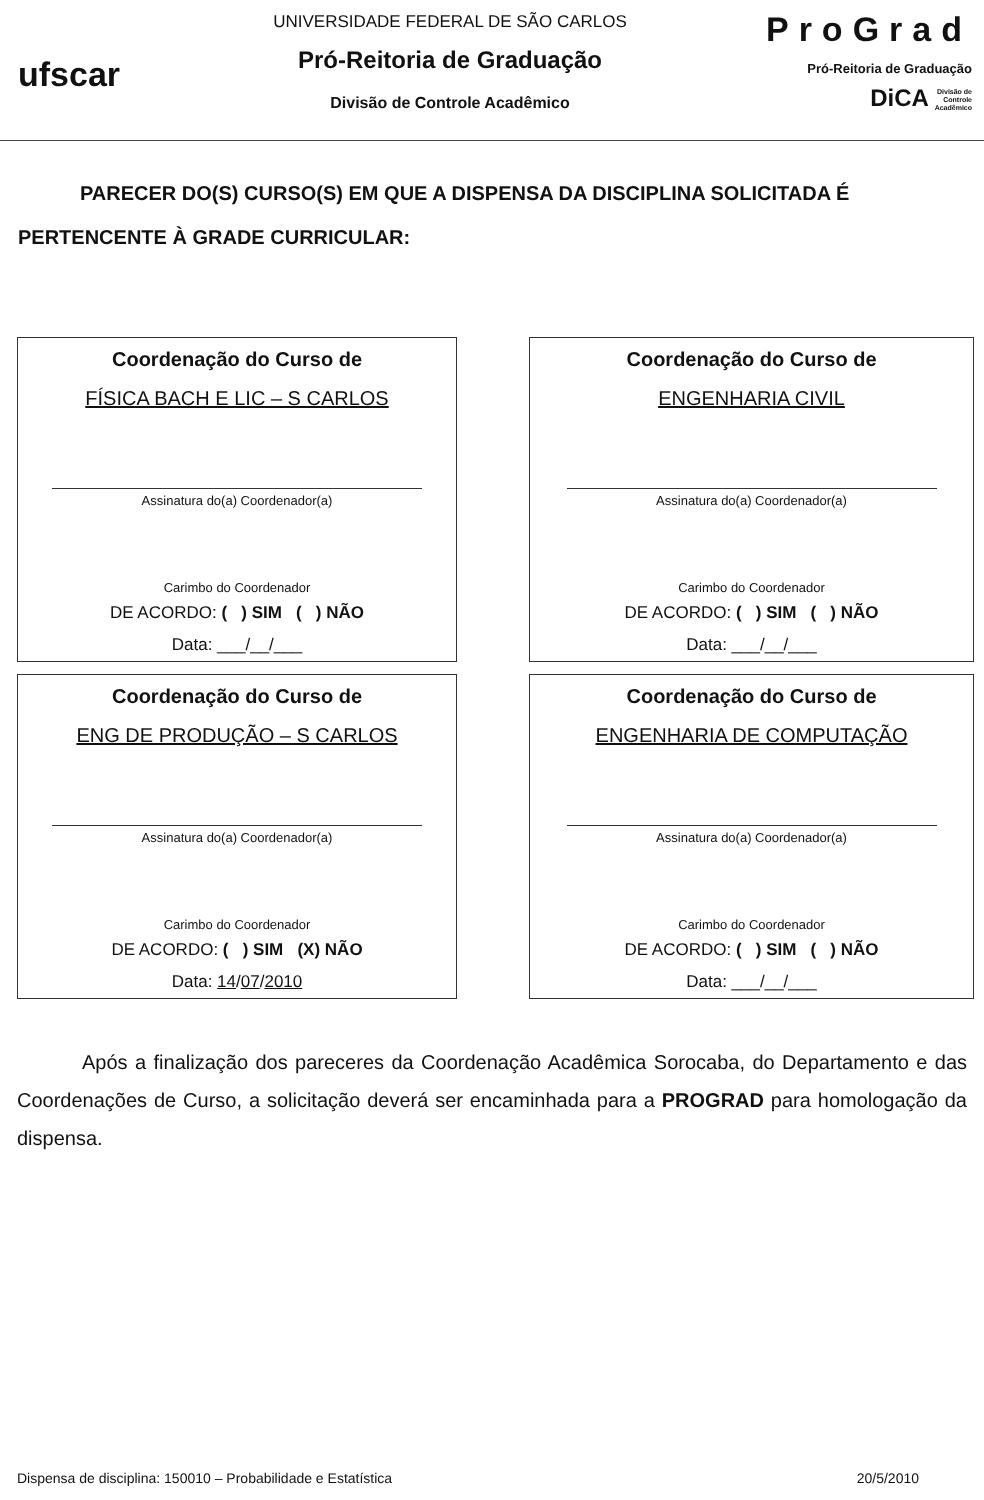ufscar
UNIVERSIDADE FEDERAL DE SÃO CARLOS
Pró-Reitoria de Graduação
Divisão de Controle Acadêmico
ProGrad
Pró-Reitoria de Graduação
DiCA Divisão de
Controle
Acadêmico
PARECER DO(S) CURSO(S) EM QUE A DISPENSA DA DISCIPLINA SOLICITADA É PERTENCENTE À GRADE CURRICULAR:
Coordenação do Curso de
FÍSICA BACH E LIC – S CARLOS
Assinatura do(a) Coordenador(a)
Carimbo do Coordenador
DE ACORDO: ( ) SIM ( ) NÃO
Data: ___/__/___
Coordenação do Curso de
ENGENHARIA CIVIL
Assinatura do(a) Coordenador(a)
Carimbo do Coordenador
DE ACORDO: ( ) SIM ( ) NÃO
Data: ___/__/___
Coordenação do Curso de
ENG DE PRODUÇÃO – S CARLOS
Assinatura do(a) Coordenador(a)
Carimbo do Coordenador
DE ACORDO: ( ) SIM (X) NÃO
Data: 14/07/2010
Coordenação do Curso de
ENGENHARIA DE COMPUTAÇÃO
Assinatura do(a) Coordenador(a)
Carimbo do Coordenador
DE ACORDO: ( ) SIM ( ) NÃO
Data: ___/__/___
Após a finalização dos pareceres da Coordenação Acadêmica Sorocaba, do Departamento e das Coordenações de Curso, a solicitação deverá ser encaminhada para a PROGRAD para homologação da dispensa.
Dispensa de disciplina: 150010 – Probabilidade e Estatística 20/5/2010